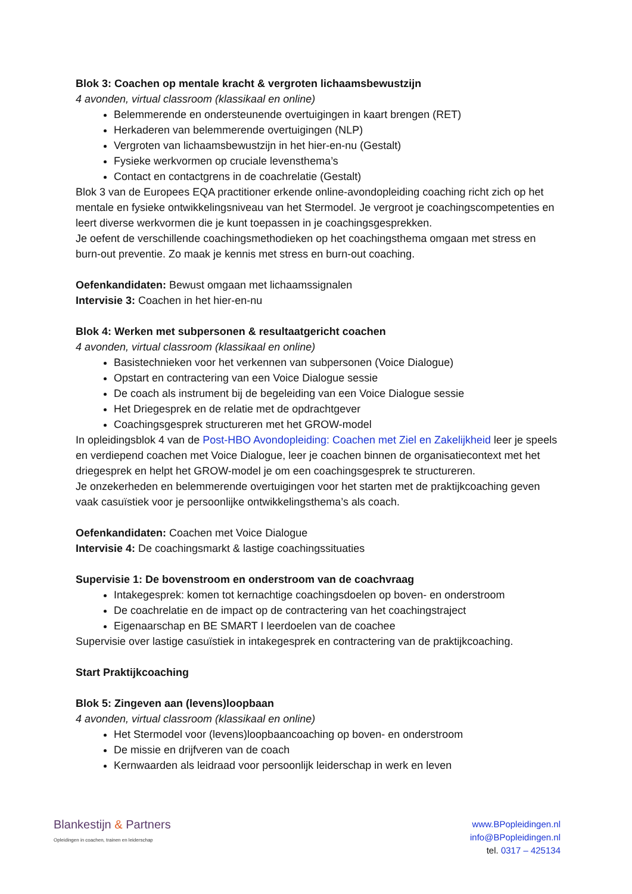Blok 3: Coachen op mentale kracht & vergroten lichaamsbewustzijn
4 avonden, virtual classroom (klassikaal en online)
Belemmerende en ondersteunende overtuigingen in kaart brengen (RET)
Herkaderen van belemmerende overtuigingen (NLP)
Vergroten van lichaamsbewustzijn in het hier-en-nu (Gestalt)
Fysieke werkvormen op cruciale levensthema’s
Contact en contactgrens in de coachrelatie (Gestalt)
Blok 3 van de Europees EQA practitioner erkende online-avondopleiding coaching richt zich op het mentale en fysieke ontwikkelingsniveau van het Stermodel. Je vergroot je coachingscompetenties en leert diverse werkvormen die je kunt toepassen in je coachingsgesprekken.
Je oefent de verschillende coachingsmethodieken op het coachingsthema omgaan met stress en burn-out preventie. Zo maak je kennis met stress en burn-out coaching.
Oefenkandidaten: Bewust omgaan met lichaamssignalen
Intervisie 3: Coachen in het hier-en-nu
Blok 4: Werken met subpersonen & resultaatgericht coachen
4 avonden, virtual classroom (klassikaal en online)
Basistechnieken voor het verkennen van subpersonen (Voice Dialogue)
Opstart en contractering van een Voice Dialogue sessie
De coach als instrument bij de begeleiding van een Voice Dialogue sessie
Het Driegesprek en de relatie met de opdrachtgever
Coachingsgesprek structureren met het GROW-model
In opleidingsblok 4 van de Post-HBO Avondopleiding: Coachen met Ziel en Zakelijkheid leer je speels en verdiepend coachen met Voice Dialogue, leer je coachen binnen de organisatiecontext met het driegesprek en helpt het GROW-model je om een coachingsgesprek te structureren.
Je onzekerheden en belemmerende overtuigingen voor het starten met de praktijkcoaching geven vaak casuïstiek voor je persoonlijke ontwikkelingsthema’s als coach.
Oefenkandidaten: Coachen met Voice Dialogue
Intervisie 4: De coachingsmarkt & lastige coachingssituaties
Supervisie 1: De bovenstroom en onderstroom van de coachvraag
Intakegesprek: komen tot kernachtige coachingsdoelen op boven- en onderstroom
De coachrelatie en de impact op de contractering van het coachingstraject
Eigenaarschap en BE SMART I leerdoelen van de coachee
Supervisie over lastige casuïstiek in intakegesprek en contractering van de praktijkcoaching.
Start Praktijkcoaching
Blok 5: Zingeven aan (levens)loopbaan
4 avonden, virtual classroom (klassikaal en online)
Het Stermodel voor (levens)loopbaancoaching op boven- en onderstroom
De missie en drijfveren van de coach
Kernwaarden als leidraad voor persoonlijk leiderschap in werk en leven
Blankestijn & Partners
Opleidingen in coachen, trainen en leiderschap
www.BPopleidingen.nl
info@BPopleidingen.nl
tel. 0317 – 425134